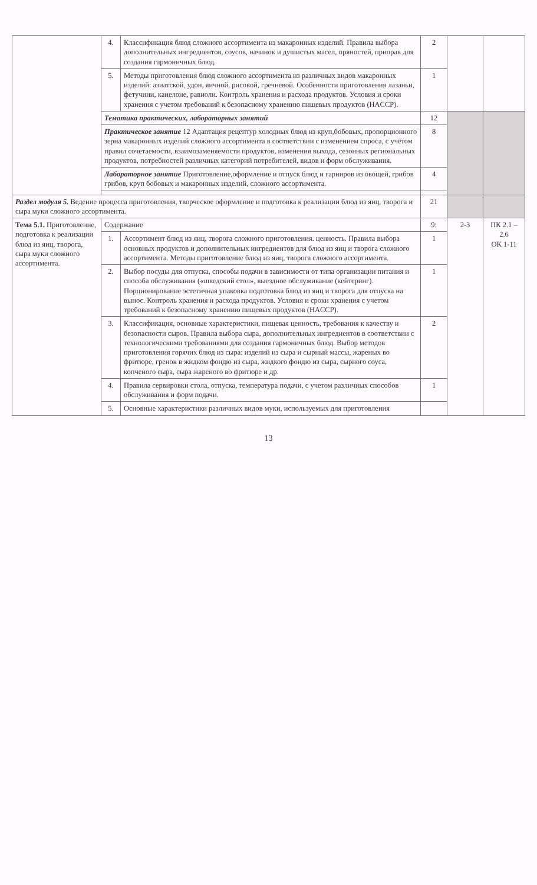| | 4. | Классификация блюд сложного ассортимента из макаронных изделий. Правила выбора дополнительных ингредиентов, соусов, начинок и душистых масел, пряностей, приправ для создания гармоничных блюд. | 2 | | |
| | 5. | Методы приготовления блюд сложного ассортимента из различных видов макаронных изделий: азиатской, удон, яичной, рисовой, гречневой. Особенности приготовления лазаньи, фетучини, канелоне, равиоли. Контроль хранения и расхода продуктов. Условия и сроки хранения с учетом требований к безопасному хранению пищевых продуктов (HACCP). | 1 | | |
| | Тематика практических, лабораторных занятий | | 12 | | |
| | Практическое занятие 12 Адаптация рецептур холодных блюд из круп,бобовых, пропорционного зерна макаронных изделий сложного ассортимента в соответствии с изменением спроса, с учётом правил сочетаемости, взаимозаменяемости продуктов, изменения выхода, сезонных региональных продуктов, потребностей различных категорий потребителей, видов и форм обслуживания. | | 8 | | |
| | Лабораторное занятие Приготовление,оформление и отпуск блюд и гарниров из овощей, грибов грибов, круп бобовых и макаронных изделий, сложного ассортимента. | | 4 | | |
| Раздел модуля 5. Ведение процесса приготовления, творческое оформление и подготовка к реализации блюд из яиц, творога и сыра муки сложного ассортимента. | | | 21 | | |
| Тема 5.1. Приготовление, подготовка к реализации блюд из яиц, творога, сыра муки сложного ассортимента. | Содержание | | 9: | 2-3 | ПК 2.1 – 2.6 ОК 1-11 |
| | 1. | Ассортимент блюд из яиц, творога сложного приготовления. ценность. Правила выбора основных продуктов и дополнительных ингредиентов для блюд из яиц и творога сложного ассортимента. Методы приготовление блюд из яиц, творога сложного ассортимента. | 1 | | |
| | 2. | Выбор посуды для отпуска, способы подачи в зависимости от типа организации питания и способа обслуживания («шведский стол», выездное обслуживание (кейтеринг). Порционирование эстетичная упаковка подготовка блюд из яиц и творога для отпуска на вынос. Контроль хранения и расхода продуктов. Условия и сроки хранения с учетом требований к безопасному хранению пищевых продуктов (HACCP). | 1 | | |
| | 3. | Классификация, основные характеристики, пищевая ценность, требования к качеству и безопасности сыров. Правила выбора сыра, дополнительных ингредиентов в соответствии с технологическими требованиями для создания гармоничных блюд. Выбор методов приготовления горячих блюд из сыра: изделий из сыра и сырный массы, жареных во фритюре, гренок в жидком фондю из сыра, жидкого фондю из сыра, сырного соуса, копченого сыра, сыра жареного во фритюре и др. | 2 | | |
| | 4. | Правила сервировки стола, отпуска, температура подачи, с учетом различных способов обслуживания и форм подачи. | 1 | | |
| | 5. | Основные характеристики различных видов муки, используемых для приготовления | | | |
13